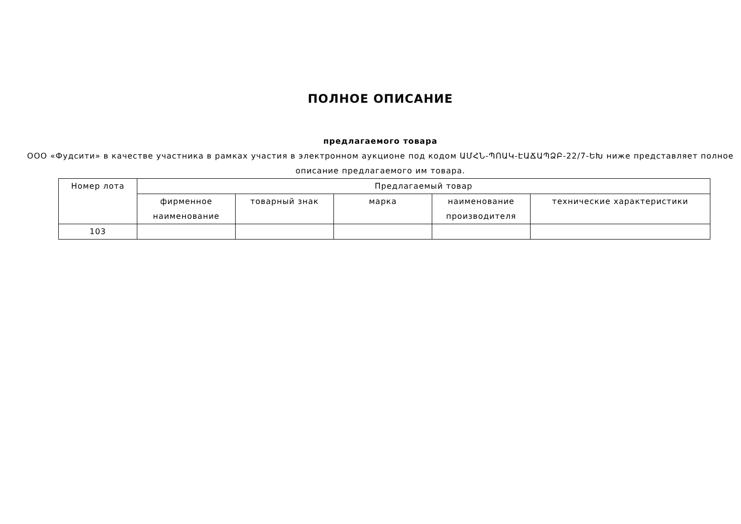ПОЛНОЕ ОПИСАНИЕ
предлагаемого товара
ООО «Фудсити» в качестве участника в рамках участия в электронном аукционе под кодом ԱՄՀՆ-ՊՈԱԿ-ԷԱՃԱՊՁԲ-22/7-ԵԽ ниже представляет полное описание предлагаемого им товара.
| Номер лота | Предлагаемый товар | | | | |
| --- | --- | --- | --- | --- | --- |
| | фирменное наименование | товарный знак | марка | наименование производителя | технические характеристики |
| 103 | | | | | |